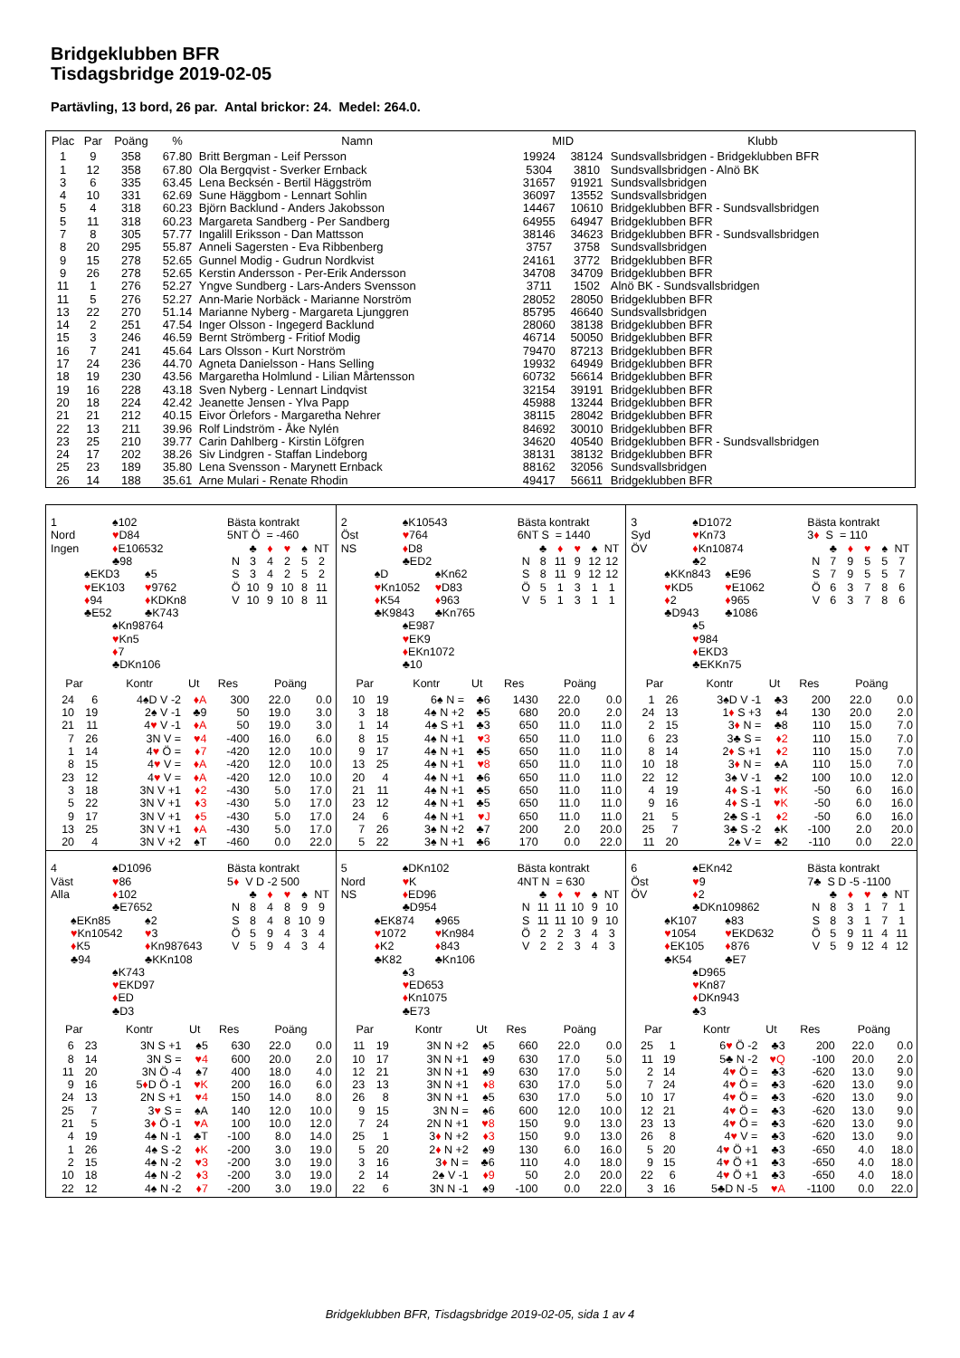Bridgeklubben BFR
Tisdagsbridge 2019-02-05
Partävling, 13 bord, 26 par. Antal brickor: 24. Medel: 264.0.
| Plac | Par | Poäng | % | Namn | MID | | Klubb |
| --- | --- | --- | --- | --- | --- | --- | --- |
| 1 | 9 | 358 | 67.80 | Britt Bergman - Leif Persson | 19924 | 38124 | Sundsvallsbridgen - Bridgeklubben BFR |
| 1 | 12 | 358 | 67.80 | Ola Bergqvist - Sverker Ernback | 5304 | 3810 | Sundsvallsbridgen - Alnö BK |
| 3 | 6 | 335 | 63.45 | Lena Becksén - Bertil Häggström | 31657 | 91921 | Sundsvallsbridgen |
| 4 | 10 | 331 | 62.69 | Sune Häggbom - Lennart Sohlin | 36097 | 13552 | Sundsvallsbridgen |
| 5 | 4 | 318 | 60.23 | Björn Backlund - Anders Jakobsson | 14467 | 10610 | Bridgeklubben BFR - Sundsvallsbridgen |
| 5 | 11 | 318 | 60.23 | Margareta Sandberg - Per Sandberg | 64955 | 64947 | Bridgeklubben BFR |
| 7 | 8 | 305 | 57.77 | Ingalill Eriksson - Dan Mattsson | 38146 | 34623 | Bridgeklubben BFR - Sundsvallsbridgen |
| 8 | 20 | 295 | 55.87 | Anneli Sagersten - Eva Ribbenberg | 3757 | 3758 | Sundsvallsbridgen |
| 9 | 15 | 278 | 52.65 | Gunnel Modig - Gudrun Nordkvist | 24161 | 3772 | Bridgeklubben BFR |
| 9 | 26 | 278 | 52.65 | Kerstin Andersson - Per-Erik Andersson | 34708 | 34709 | Bridgeklubben BFR |
| 11 | 1 | 276 | 52.27 | Yngve Sundberg - Lars-Anders Svensson | 3711 | 1502 | Alnö BK - Sundsvallsbridgen |
| 11 | 5 | 276 | 52.27 | Ann-Marie Norbäck - Marianne Norström | 28052 | 28050 | Bridgeklubben BFR |
| 13 | 22 | 270 | 51.14 | Marianne Nyberg - Margareta Ljunggren | 85795 | 46640 | Sundsvallsbridgen |
| 14 | 2 | 251 | 47.54 | Inger Olsson - Ingegerd Backlund | 28060 | 38138 | Bridgeklubben BFR |
| 15 | 3 | 246 | 46.59 | Bernt Strömberg - Fritiof Modig | 46714 | 50050 | Bridgeklubben BFR |
| 16 | 7 | 241 | 45.64 | Lars Olsson - Kurt Norström | 79470 | 87213 | Bridgeklubben BFR |
| 17 | 24 | 236 | 44.70 | Agneta Danielsson - Hans Selling | 19932 | 64949 | Bridgeklubben BFR |
| 18 | 19 | 230 | 43.56 | Margaretha Holmlund - Lilian Mårtensson | 60732 | 56614 | Bridgeklubben BFR |
| 19 | 16 | 228 | 43.18 | Sven Nyberg - Lennart Lindqvist | 32154 | 39191 | Bridgeklubben BFR |
| 20 | 18 | 224 | 42.42 | Jeanette Jensen - Ylva Papp | 45988 | 13244 | Bridgeklubben BFR |
| 21 | 21 | 212 | 40.15 | Eivor Örlefors - Margaretha Nehrer | 38115 | 28042 | Bridgeklubben BFR |
| 22 | 13 | 211 | 39.96 | Rolf Lindström - Åke Nylén | 84692 | 30010 | Bridgeklubben BFR |
| 23 | 25 | 210 | 39.77 | Carin Dahlberg - Kirstin Löfgren | 34620 | 40540 | Bridgeklubben BFR - Sundsvallsbridgen |
| 24 | 17 | 202 | 38.26 | Siv Lindgren - Staffan Lindeborg | 38131 | 38132 | Bridgeklubben BFR |
| 25 | 23 | 189 | 35.80 | Lena Svensson - Marynett Ernback | 88162 | 32056 | Sundsvallsbridgen |
| 26 | 14 | 188 | 35.61 | Arne Mulari - Renate Rhodin | 49417 | 56611 | Bridgeklubben BFR |
1 ♠102
Nord ♥D84
Ingen ♦E106532
♣98
♠EKD3 ♠5
♥EK103 ♥9762
♦94 ♦KDKn8
♣E52 ♣K743
♠Kn98764
♥Kn5
♦7
♣DKn106
Bästa kontrakt
5NT Ö = -460
| | ♣ | ♦ | ♥ | ♠ | NT |
| N | 3 | 4 | 2 | 5 | 2 |
| S | 3 | 4 | 2 | 5 | 2 |
| Ö | 10 | 9 | 10 | 8 | 11 |
| V | 10 | 9 | 10 | 8 | 11 |
| Par | | Kontr | Ut | Res | Poäng | |
| --- | --- | --- | --- | --- | --- | --- |
| 24 | 6 | 4♠D V -2 | ♦A | 300 | 22.0 | 0.0 |
| 10 | 19 | 2♠ V -1 | ♣9 | 50 | 19.0 | 3.0 |
| 21 | 11 | 4 ♥ V -1 | ♦A | 50 | 19.0 | 3.0 |
| 7 | 26 | 3N V = | ♥4 | -400 | 16.0 | 6.0 |
| 1 | 14 | 4 ♥ Ö = | ♦7 | -420 | 12.0 | 10.0 |
| 8 | 15 | 4 ♥ V = | ♦A | -420 | 12.0 | 10.0 |
| 23 | 12 | 4 ♥ V = | ♦A | -420 | 12.0 | 10.0 |
| 3 | 18 | 3N V +1 | ♦2 | -430 | 5.0 | 17.0 |
| 5 | 22 | 3N V +1 | ♦3 | -430 | 5.0 | 17.0 |
| 9 | 17 | 3N V +1 | ♦5 | -430 | 5.0 | 17.0 |
| 13 | 25 | 3N V +1 | ♦A | -430 | 5.0 | 17.0 |
| 20 | 4 | 3N V +2 | ♠T | -460 | 0.0 | 22.0 |
2 ♠K10543
Öst ♥764
NS ♦D8
♣ED2
♠D ♠Kn62
♥Kn1052 ♥D83
♦K54 ♦963
♣K9843 ♣Kn765
♠E987
♥EK9
♦EKn1072
♣10
Bästa kontrakt
6NT S = 1440
| | ♣ | ♦ | ♥ | ♠ | NT |
| N | 8 | 11 | 9 | 12 | 12 |
| S | 8 | 11 | 9 | 12 | 12 |
| Ö | 5 | 1 | 3 | 1 | 1 |
| V | 5 | 1 | 3 | 1 | 1 |
| Par | | Kontr | Ut | Res | Poäng | |
| --- | --- | --- | --- | --- | --- | --- |
| 10 | 19 | 6♠ N = | ♣6 | 1430 | 22.0 | 0.0 |
| 3 | 18 | 4♠ N +2 | ♣5 | 680 | 20.0 | 2.0 |
| 1 | 14 | 4♠ S +1 | ♣3 | 650 | 11.0 | 11.0 |
| 8 | 15 | 4♠ N +1 | ♥3 | 650 | 11.0 | 11.0 |
| 9 | 17 | 4♠ N +1 | ♣5 | 650 | 11.0 | 11.0 |
| 13 | 25 | 4♠ N +1 | ♥8 | 650 | 11.0 | 11.0 |
| 20 | 4 | 4♠ N +1 | ♣6 | 650 | 11.0 | 11.0 |
| 21 | 11 | 4♠ N +1 | ♣5 | 650 | 11.0 | 11.0 |
| 23 | 12 | 4♠ N +1 | ♣5 | 650 | 11.0 | 11.0 |
| 24 | 6 | 4♠ N +1 | ♥J | 650 | 11.0 | 11.0 |
| 7 | 26 | 3♠ N +2 | ♣7 | 200 | 2.0 | 20.0 |
| 5 | 22 | 3♠ N +1 | ♣6 | 170 | 0.0 | 22.0 |
3 ♠D1072
Syd ♥Kn73
ÖV ♦Kn10874
♣2
♠KKn843 ♠E96
♥KD5 ♥E1062
♦2 ♦965
♣D943 ♣1086
♠5
♥984
♦EKD3
♣EKKn75
Bästa kontrakt
3♦ S = 110
| | ♣ | ♦ | ♥ | ♠ | NT |
| N | 7 | 9 | 5 | 5 | 7 |
| S | 7 | 9 | 5 | 5 | 7 |
| Ö | 6 | 3 | 7 | 8 | 6 |
| V | 6 | 3 | 7 | 8 | 6 |
| Par | | Kontr | Ut | Res | Poäng | |
| --- | --- | --- | --- | --- | --- | --- |
| 1 | 26 | 3♠D V -1 | ♣3 | 200 | 22.0 | 0.0 |
| 24 | 13 | 1 ♦ S +3 | ♠4 | 130 | 20.0 | 2.0 |
| 2 | 15 | 3 ♦ N = | ♣8 | 110 | 15.0 | 7.0 |
| 6 | 23 | 3♣ S = | ♦2 | 110 | 15.0 | 7.0 |
| 8 | 14 | 2 ♦ S +1 | ♦2 | 110 | 15.0 | 7.0 |
| 10 | 18 | 3 ♦ N = | ♠A | 110 | 15.0 | 7.0 |
| 22 | 12 | 3♠ V -1 | ♣2 | 100 | 10.0 | 12.0 |
| 4 | 19 | 4 ♦ S -1 | ♥K | -50 | 6.0 | 16.0 |
| 9 | 16 | 4 ♦ S -1 | ♥K | -50 | 6.0 | 16.0 |
| 21 | 5 | 2♣ S -1 | ♦2 | -50 | 6.0 | 16.0 |
| 25 | 7 | 3♣ S -2 | ♠K | -100 | 2.0 | 20.0 |
| 11 | 20 | 2♠ V = | ♣2 | -110 | 0.0 | 22.0 |
4 ♠D1096
Väst ♥86
Alla ♦102
♣E7652
♠EKn85 ♠2
♥Kn10542 ♥3
♦K5 ♦Kn987643
♣94 ♣KKn108
♠K743
♥EKD97
♦ED
♣D3
Bästa kontrakt
5♦ V D -2 500
| | ♣ | ♦ | ♥ | ♠ | NT |
| N | 8 | 4 | 8 | 9 | 9 |
| S | 8 | 4 | 8 | 10 | 9 |
| Ö | 5 | 9 | 4 | 3 | 4 |
| V | 5 | 9 | 4 | 3 | 4 |
| Par | | Kontr | Ut | Res | Poäng | |
| --- | --- | --- | --- | --- | --- | --- |
| 6 | 23 | 3N S +1 | ♠5 | 630 | 22.0 | 0.0 |
| 8 | 14 | 3N S = | ♥4 | 600 | 20.0 | 2.0 |
| 11 | 20 | 3N Ö -4 | ♠7 | 400 | 18.0 | 4.0 |
| 9 | 16 | 5 ♦ D Ö -1 | ♥K | 200 | 16.0 | 6.0 |
| 24 | 13 | 2N S +1 | ♥4 | 150 | 14.0 | 8.0 |
| 25 | 7 | 3 ♥ S = | ♠A | 140 | 12.0 | 10.0 |
| 21 | 5 | 3 ♦ Ö -1 | ♥A | 100 | 10.0 | 12.0 |
| 4 | 19 | 4♠ N -1 | ♣T | -100 | 8.0 | 14.0 |
| 1 | 26 | 4♠ S -2 | ♦K | -200 | 3.0 | 19.0 |
| 2 | 15 | 4♠ N -2 | ♥3 | -200 | 3.0 | 19.0 |
| 10 | 18 | 4♠ N -2 | ♦3 | -200 | 3.0 | 19.0 |
| 22 | 12 | 4♠ N -2 | ♦7 | -200 | 3.0 | 19.0 |
5 ♠DKn102
Nord ♥K
NS ♦ED96
♣D954
♠EK874 ♠965
♥1072 ♥Kn984
♦K2 ♦843
♣K82 ♣Kn106
♠3
♥ED653
♦Kn1075
♣E73
Bästa kontrakt
4NT N = 630
| | ♣ | ♦ | ♥ | ♠ | NT |
| N | 11 | 11 | 10 | 9 | 10 |
| S | 11 | 11 | 10 | 9 | 10 |
| Ö | 2 | 2 | 3 | 4 | 3 |
| V | 2 | 2 | 3 | 4 | 3 |
| Par | | Kontr | Ut | Res | Poäng | |
| --- | --- | --- | --- | --- | --- | --- |
| 11 | 19 | 3N N +2 | ♠5 | 660 | 22.0 | 0.0 |
| 10 | 17 | 3N N +1 | ♠9 | 630 | 17.0 | 5.0 |
| 12 | 21 | 3N N +1 | ♠9 | 630 | 17.0 | 5.0 |
| 23 | 13 | 3N N +1 | ♦8 | 630 | 17.0 | 5.0 |
| 26 | 8 | 3N N +1 | ♠5 | 630 | 17.0 | 5.0 |
| 9 | 15 | 3N N = | ♠6 | 600 | 12.0 | 10.0 |
| 7 | 24 | 2N N +1 | ♥8 | 150 | 9.0 | 13.0 |
| 25 | 1 | 3 ♦ N +2 | ♦3 | 150 | 9.0 | 13.0 |
| 5 | 20 | 2 ♦ N +2 | ♠9 | 130 | 6.0 | 16.0 |
| 3 | 16 | 3 ♦ N = | ♣6 | 110 | 4.0 | 18.0 |
| 2 | 14 | 2♠ V -1 | ♦9 | 50 | 2.0 | 20.0 |
| 22 | 6 | 3N N -1 | ♠9 | -100 | 0.0 | 22.0 |
6 ♠EKn42
Öst ♥9
ÖV ♦2
♣DKn109862
♠K107 ♠83
♥1054 ♥EKD632
♦EK105 ♦876
♣K54 ♣E7
♠D965
♥Kn87
♦DKn943
♣3
Bästa kontrakt
7♣ S D -5 -1100
| | ♣ | ♦ | ♥ | ♠ | NT |
| N | 8 | 3 | 1 | 7 | 1 |
| S | 8 | 3 | 1 | 7 | 1 |
| Ö | 5 | 9 | 11 | 4 | 11 |
| V | 5 | 9 | 12 | 4 | 12 |
| Par | | Kontr | Ut | Res | Poäng | |
| --- | --- | --- | --- | --- | --- | --- |
| 25 | 1 | 6 ♥ Ö -2 | ♣3 | 200 | 22.0 | 0.0 |
| 11 | 19 | 5♣ N -2 | ♥Q | -100 | 20.0 | 2.0 |
| 2 | 14 | 4 ♥ Ö = | ♣3 | -620 | 13.0 | 9.0 |
| 7 | 24 | 4 ♥ Ö = | ♣3 | -620 | 13.0 | 9.0 |
| 10 | 17 | 4 ♥ Ö = | ♣3 | -620 | 13.0 | 9.0 |
| 12 | 21 | 4 ♥ Ö = | ♣3 | -620 | 13.0 | 9.0 |
| 23 | 13 | 4 ♥ Ö = | ♣3 | -620 | 13.0 | 9.0 |
| 26 | 8 | 4 ♥ V = | ♣3 | -620 | 13.0 | 9.0 |
| 5 | 20 | 4 ♥ Ö +1 | ♣3 | -650 | 4.0 | 18.0 |
| 9 | 15 | 4 ♥ Ö +1 | ♣3 | -650 | 4.0 | 18.0 |
| 22 | 6 | 4 ♥ Ö +1 | ♣3 | -650 | 4.0 | 18.0 |
| 3 | 16 | 5♣D N -5 | ♥A | -1100 | 0.0 | 22.0 |
Bridgeklubben BFR, Tisdagsbridge 2019-02-05, sida 1 av 4